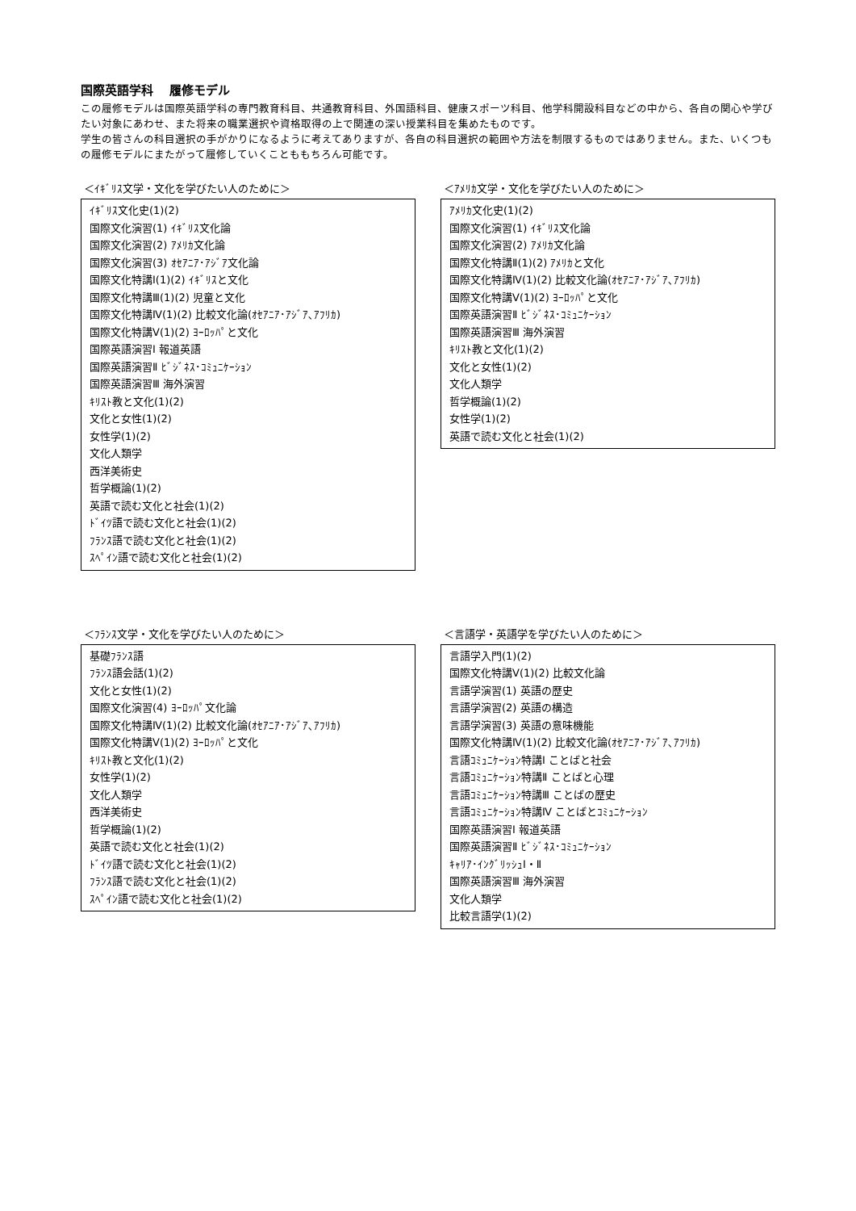国際英語学科　 履修モデル
この履修モデルは国際英語学科の専門教育科目、共通教育科目、外国語科目、健康スポーツ科目、他学科開設科目などの中から、各自の関心や学びたい対象にあわせ、また将来の職業選択や資格取得の上で関連の深い授業科目を集めたものです。
学生の皆さんの科目選択の手がかりになるように考えてありますが、各自の科目選択の範囲や方法を制限するものではありません。また、いくつもの履修モデルにまたがって履修していくことももちろん可能です。
＜ｲｷﾞﾘｽ文学・文化を学びたい人のために＞
ｲｷﾞﾘｽ文化史(1)(2)
国際文化演習(1) ｲｷﾞﾘｽ文化論
国際文化演習(2) ｱﾒﾘｶ文化論
国際文化演習(3) ｵｾｱﾆｱ･ｱｼﾞｱ文化論
国際文化特講Ⅰ(1)(2) ｲｷﾞﾘｽと文化
国際文化特講Ⅲ(1)(2) 児童と文化
国際文化特講Ⅳ(1)(2) 比較文化論(ｵｾｱﾆｱ･ｱｼﾞｱ､ｱﾌﾘｶ)
国際文化特講Ⅴ(1)(2) ﾖｰﾛｯﾊﾟと文化
国際英語演習Ⅰ 報道英語
国際英語演習Ⅱ ﾋﾞｼﾞﾈｽ･ｺﾐｭﾆｹｰｼｮﾝ
国際英語演習Ⅲ 海外演習
ｷﾘｽﾄ教と文化(1)(2)
文化と女性(1)(2)
女性学(1)(2)
文化人類学
西洋美術史
哲学概論(1)(2)
英語で読む文化と社会(1)(2)
ﾄﾞｲﾂ語で読む文化と社会(1)(2)
ﾌﾗﾝｽ語で読む文化と社会(1)(2)
ｽﾍﾟｲﾝ語で読む文化と社会(1)(2)
＜ｱﾒﾘｶ文学・文化を学びたい人のために＞
ｱﾒﾘｶ文化史(1)(2)
国際文化演習(1) ｲｷﾞﾘｽ文化論
国際文化演習(2) ｱﾒﾘｶ文化論
国際文化特講Ⅱ(1)(2) ｱﾒﾘｶと文化
国際文化特講Ⅳ(1)(2) 比較文化論(ｵｾｱﾆｱ･ｱｼﾞｱ､ｱﾌﾘｶ)
国際文化特講Ⅴ(1)(2) ﾖｰﾛｯﾊﾟと文化
国際英語演習Ⅱ ﾋﾞｼﾞﾈｽ･ｺﾐｭﾆｹｰｼｮﾝ
国際英語演習Ⅲ 海外演習
ｷﾘｽﾄ教と文化(1)(2)
文化と女性(1)(2)
文化人類学
哲学概論(1)(2)
女性学(1)(2)
英語で読む文化と社会(1)(2)
＜ﾌﾗﾝｽ文学・文化を学びたい人のために＞
基礎ﾌﾗﾝｽ語
ﾌﾗﾝｽ語会話(1)(2)
文化と女性(1)(2)
国際文化演習(4) ﾖｰﾛｯﾊﾟ文化論
国際文化特講Ⅳ(1)(2) 比較文化論(ｵｾｱﾆｱ･ｱｼﾞｱ､ｱﾌﾘｶ)
国際文化特講Ⅴ(1)(2) ﾖｰﾛｯﾊﾟと文化
ｷﾘｽﾄ教と文化(1)(2)
女性学(1)(2)
文化人類学
西洋美術史
哲学概論(1)(2)
英語で読む文化と社会(1)(2)
ﾄﾞｲﾂ語で読む文化と社会(1)(2)
ﾌﾗﾝｽ語で読む文化と社会(1)(2)
ｽﾍﾟｲﾝ語で読む文化と社会(1)(2)
＜言語学・英語学を学びたい人のために＞
言語学入門(1)(2)
国際文化特講Ⅴ(1)(2) 比較文化論
言語学演習(1) 英語の歴史
言語学演習(2) 英語の構造
言語学演習(3) 英語の意味機能
国際文化特講Ⅳ(1)(2) 比較文化論(ｵｾｱﾆｱ･ｱｼﾞｱ､ｱﾌﾘｶ)
言語ｺﾐｭﾆｹｰｼｮﾝ特講Ⅰ ことばと社会
言語ｺﾐｭﾆｹｰｼｮﾝ特講Ⅱ ことばと心理
言語ｺﾐｭﾆｹｰｼｮﾝ特講Ⅲ ことばの歴史
言語ｺﾐｭﾆｹｰｼｮﾝ特講Ⅳ ことばとｺﾐｭﾆｹｰｼｮﾝ
国際英語演習Ⅰ 報道英語
国際英語演習Ⅱ ﾋﾞｼﾞﾈｽ･ｺﾐｭﾆｹｰｼｮﾝ
ｷｬﾘｱ･ｲﾝｸﾞﾘｯｼｭⅠ・Ⅱ
国際英語演習Ⅲ 海外演習
文化人類学
比較言語学(1)(2)